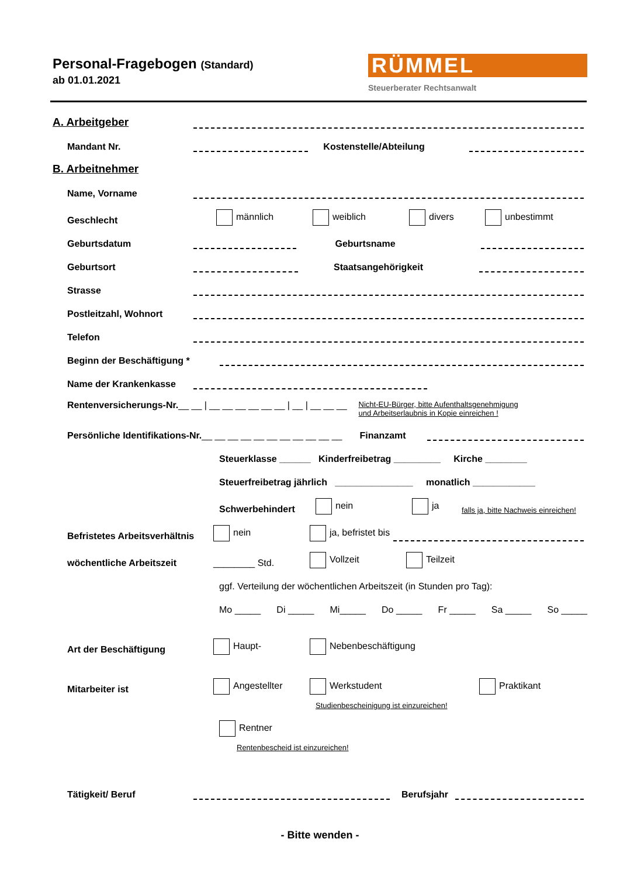Personal-Fragebogen (Standard)
ab 01.01.2021
RÜMMEL
Steuerberater Rechtsanwalt
A. Arbeitgeber
Mandant Nr. Kostenstelle/Abteilung
B. Arbeitnehmer
Name, Vorname
Geschlecht männlich weiblich divers unbestimmt
Geburtsdatum Geburtsname
Geburtsort Staatsangehörigkeit
Strasse
Postleitzahl, Wohnort
Telefon
Beginn der Beschäftigung *
Name der Krankenkasse
Rentenversicherungs-Nr. __ __ | __ __ __ __ __ __ | __ | __ __ __ Nicht-EU-Bürger, bitte Aufenthaltsgenehmigung
und Arbeitserlaubnis in Kopie einreichen !
Persönliche Identifikations-Nr. __ __ __ __ __ __ __ __ __ __ __ Finanzamt
Steuerklasse ______ Kinderfreibetrag _________ Kirche ________
Steuerfreibetrag jährlich _______________ monatlich ____________
Schwerbehindert nein ja falls ja, bitte Nachweis einreichen!
Befristetes Arbeitsverhältnis nein ja, befristet bis
wöchentliche Arbeitszeit ________ Std. Vollzeit Teilzeit
ggf. Verteilung der wöchentlichen Arbeitszeit (in Stunden pro Tag):
Mo _____ Di _____ Mi_____ Do _____ Fr _____ Sa _____ So _____
Art der Beschäftigung Haupt- Nebenbeschäftigung
Mitarbeiter ist Angestellter Werkstudent Praktikant
Studienbescheinigung ist einzureichen!
Rentner
Rentenbescheid ist einzureichen!
Tätigkeit/ Beruf Berufsjahr
- Bitte wenden -